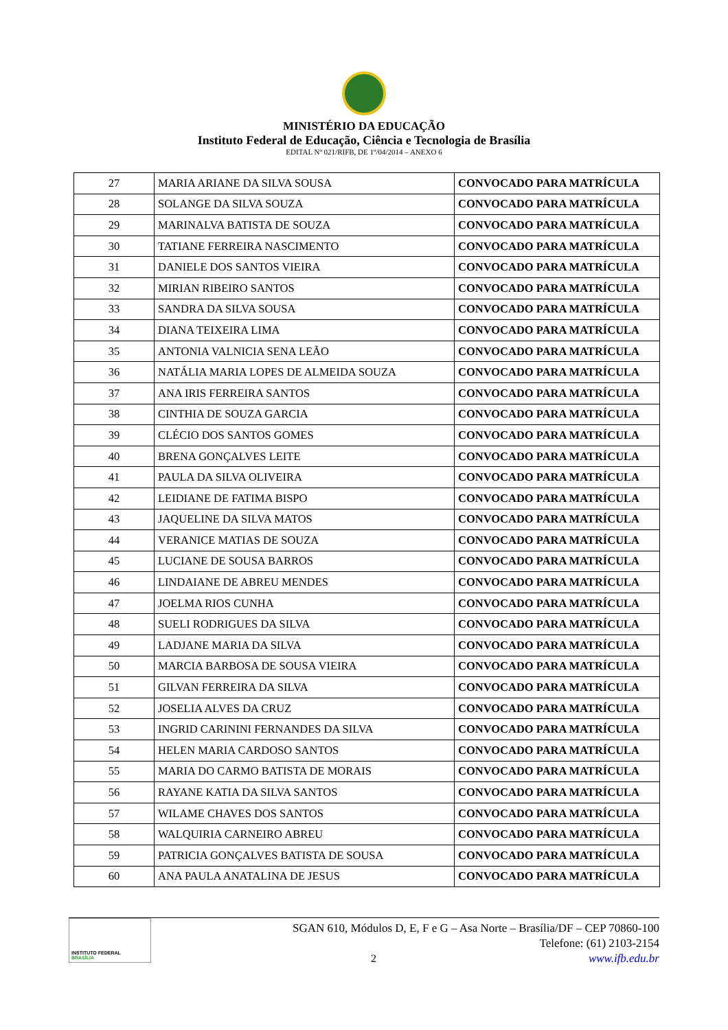MINISTÉRIO DA EDUCAÇÃO
Instituto Federal de Educação, Ciência e Tecnologia de Brasília
EDITAL Nº 021/RIFB, DE 1º/04/2014 – ANEXO 6
| 27 | MARIA ARIANE DA SILVA SOUSA | CONVOCADO PARA MATRÍCULA |
| 28 | SOLANGE DA SILVA SOUZA | CONVOCADO PARA MATRÍCULA |
| 29 | MARINALVA BATISTA DE SOUZA | CONVOCADO PARA MATRÍCULA |
| 30 | TATIANE FERREIRA NASCIMENTO | CONVOCADO PARA MATRÍCULA |
| 31 | DANIELE DOS SANTOS VIEIRA | CONVOCADO PARA MATRÍCULA |
| 32 | MIRIAN RIBEIRO SANTOS | CONVOCADO PARA MATRÍCULA |
| 33 | SANDRA DA SILVA SOUSA | CONVOCADO PARA MATRÍCULA |
| 34 | DIANA TEIXEIRA LIMA | CONVOCADO PARA MATRÍCULA |
| 35 | ANTONIA VALNICIA SENA LEÃO | CONVOCADO PARA MATRÍCULA |
| 36 | NATÁLIA MARIA LOPES DE ALMEIDA SOUZA | CONVOCADO PARA MATRÍCULA |
| 37 | ANA IRIS FERREIRA SANTOS | CONVOCADO PARA MATRÍCULA |
| 38 | CINTHIA DE SOUZA GARCIA | CONVOCADO PARA MATRÍCULA |
| 39 | CLÉCIO DOS SANTOS GOMES | CONVOCADO PARA MATRÍCULA |
| 40 | BRENA GONÇALVES LEITE | CONVOCADO PARA MATRÍCULA |
| 41 | PAULA DA SILVA OLIVEIRA | CONVOCADO PARA MATRÍCULA |
| 42 | LEIDIANE DE FATIMA BISPO | CONVOCADO PARA MATRÍCULA |
| 43 | JAQUELINE DA SILVA MATOS | CONVOCADO PARA MATRÍCULA |
| 44 | VERANICE MATIAS DE SOUZA | CONVOCADO PARA MATRÍCULA |
| 45 | LUCIANE DE SOUSA BARROS | CONVOCADO PARA MATRÍCULA |
| 46 | LINDAIANE DE ABREU MENDES | CONVOCADO PARA MATRÍCULA |
| 47 | JOELMA RIOS CUNHA | CONVOCADO PARA MATRÍCULA |
| 48 | SUELI RODRIGUES DA SILVA | CONVOCADO PARA MATRÍCULA |
| 49 | LADJANE MARIA DA SILVA | CONVOCADO PARA MATRÍCULA |
| 50 | MARCIA BARBOSA DE SOUSA VIEIRA | CONVOCADO PARA MATRÍCULA |
| 51 | GILVAN FERREIRA DA SILVA | CONVOCADO PARA MATRÍCULA |
| 52 | JOSELIA ALVES DA CRUZ | CONVOCADO PARA MATRÍCULA |
| 53 | INGRID CARININI FERNANDES DA SILVA | CONVOCADO PARA MATRÍCULA |
| 54 | HELEN MARIA CARDOSO SANTOS | CONVOCADO PARA MATRÍCULA |
| 55 | MARIA DO CARMO BATISTA DE MORAIS | CONVOCADO PARA MATRÍCULA |
| 56 | RAYANE KATIA DA SILVA SANTOS | CONVOCADO PARA MATRÍCULA |
| 57 | WILAME CHAVES DOS SANTOS | CONVOCADO PARA MATRÍCULA |
| 58 | WALQUIRIA CARNEIRO ABREU | CONVOCADO PARA MATRÍCULA |
| 59 | PATRICIA GONÇALVES BATISTA DE SOUSA | CONVOCADO PARA MATRÍCULA |
| 60 | ANA PAULA ANATALINA DE JESUS | CONVOCADO PARA MATRÍCULA |
INSTITUTO FEDERAL
BRASÍLIA
SGAN 610, Módulos D, E, F e G – Asa Norte – Brasília/DF – CEP 70860-100
Telefone: (61) 2103-2154
www.ifb.edu.br
2